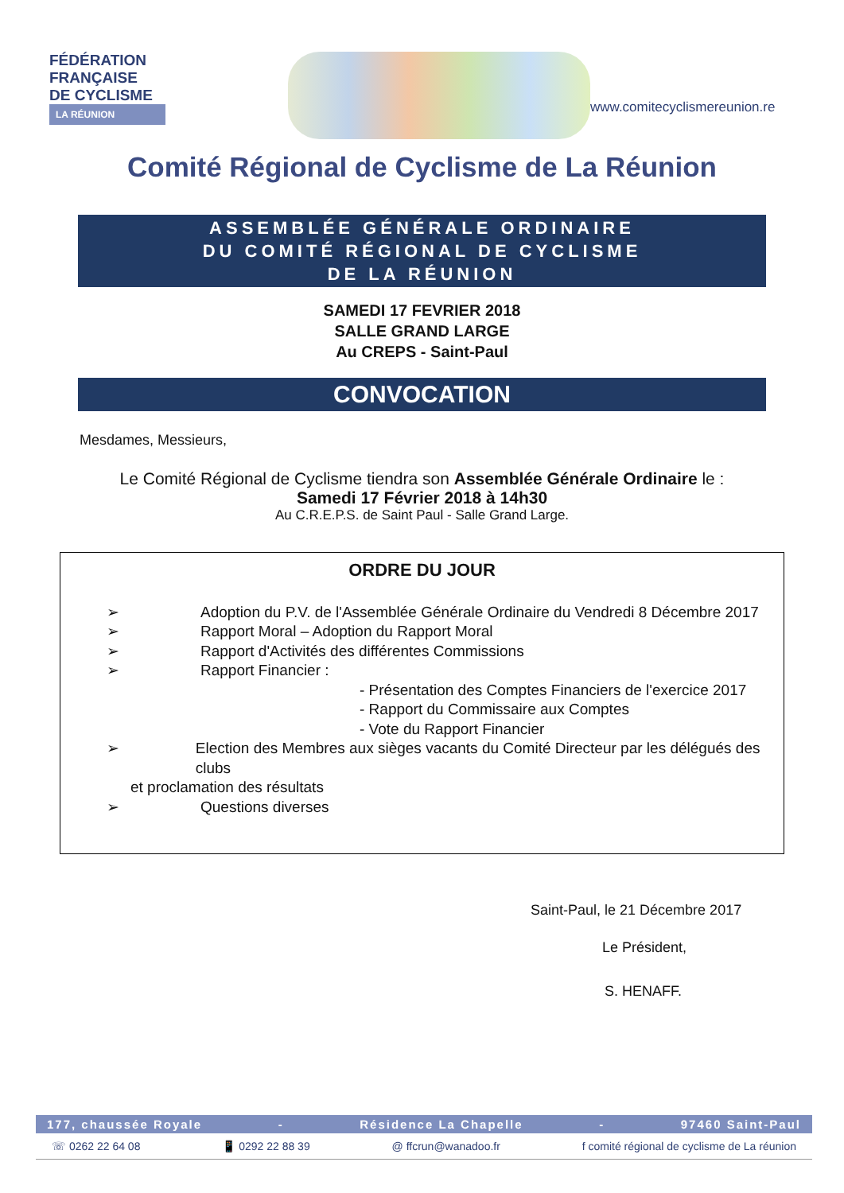FÉDÉRATION
FRANÇAISE
DE CYCLISME
LA RÉUNION
www.comitecyclismereunion.re
Comité Régional de Cyclisme de La Réunion
ASSEMBLÉE GÉNÉRALE ORDINAIRE
DU COMITÉ RÉGIONAL DE CYCLISME
DE LA RÉUNION
SAMEDI 17 FEVRIER 2018
SALLE GRAND LARGE
Au CREPS - Saint-Paul
CONVOCATION
Mesdames, Messieurs,
Le Comité Régional de Cyclisme tiendra son Assemblée Générale Ordinaire le :
Samedi 17 Février 2018 à 14h30
Au C.R.E.P.S. de Saint Paul - Salle Grand Large.
ORDRE DU JOUR
➢ Adoption du P.V. de l'Assemblée Générale Ordinaire du Vendredi 8 Décembre 2017
➢ Rapport Moral – Adoption du Rapport Moral
➢ Rapport d'Activités des différentes Commissions
➢ Rapport Financier :
- Présentation des Comptes Financiers de l'exercice 2017
- Rapport du Commissaire aux Comptes
- Vote du Rapport Financier
➢ Election des Membres aux sièges vacants du Comité Directeur par les délégués des clubs
et proclamation des résultats
➢ Questions diverses
Saint-Paul, le 21 Décembre 2017
Le Président,
S. HENAFF.
177, chaussée Royale - Résidence La Chapelle - 97460 Saint-Paul
☏ 0262 22 64 08 📱 0292 22 88 39 @ ffcrun@wanadoo.fr f comité régional de cyclisme de La réunion